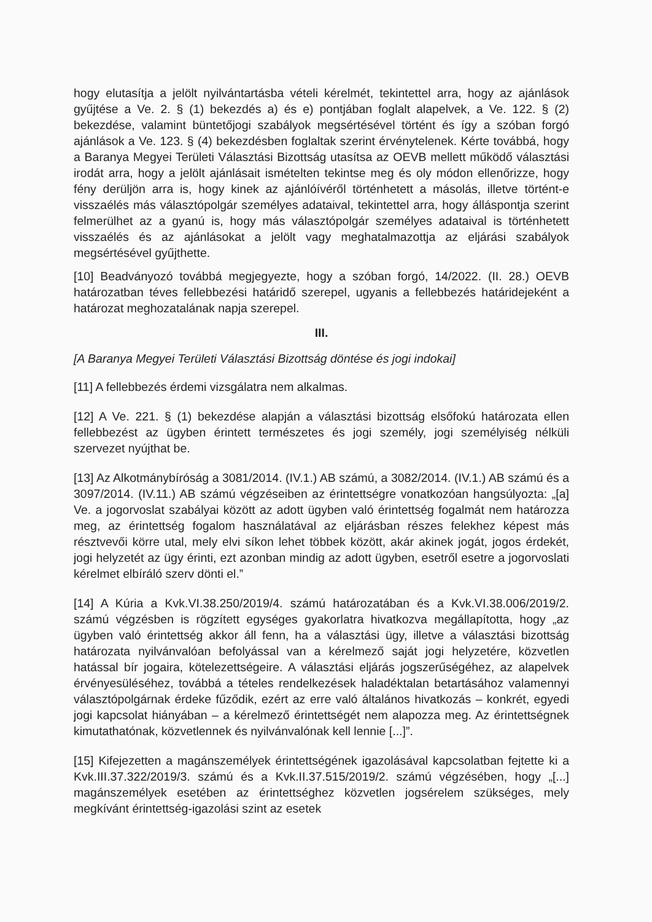hogy elutasítja a jelölt nyilvántartásba vételi kérelmét, tekintettel arra, hogy az ajánlások gyűjtése a Ve. 2. § (1) bekezdés a) és e) pontjában foglalt alapelvek, a Ve. 122. § (2) bekezdése, valamint büntetőjogi szabályok megsértésével történt és így a szóban forgó ajánlások a Ve. 123. § (4) bekezdésben foglaltak szerint érvénytelenek. Kérte továbbá, hogy a Baranya Megyei Területi Választási Bizottság utasítsa az OEVB mellett működő választási irodát arra, hogy a jelölt ajánlásait ismételten tekintse meg és oly módon ellenőrizze, hogy fény derüljön arra is, hogy kinek az ajánlóívéről történhetett a másolás, illetve történt-e visszaélés más választópolgár személyes adataival, tekintettel arra, hogy álláspontja szerint felmerülhet az a gyanú is, hogy más választópolgár személyes adataival is történhetett visszaélés és az ajánlásokat a jelölt vagy meghatalmazottja az eljárási szabályok megsértésével gyűjthette.
[10] Beadványozó továbbá megjegyezte, hogy a szóban forgó, 14/2022. (II. 28.) OEVB határozatban téves fellebbezési határidő szerepel, ugyanis a fellebbezés határidejeként a határozat meghozatalának napja szerepel.
III.
[A Baranya Megyei Területi Választási Bizottság döntése és jogi indokai]
[11] A fellebbezés érdemi vizsgálatra nem alkalmas.
[12] A Ve. 221. § (1) bekezdése alapján a választási bizottság elsőfokú határozata ellen fellebbezést az ügyben érintett természetes és jogi személy, jogi személyiség nélküli szervezet nyújthat be.
[13] Az Alkotmánybíróság a 3081/2014. (IV.1.) AB számú, a 3082/2014. (IV.1.) AB számú és a 3097/2014. (IV.11.) AB számú végzéseiben az érintettségre vonatkozóan hangsúlyozta: „[a] Ve. a jogorvoslat szabályai között az adott ügyben való érintettség fogalmát nem határozza meg, az érintettség fogalom használatával az eljárásban részes felekhez képest más résztvevői körre utal, mely elvi síkon lehet többek között, akár akinek jogát, jogos érdekét, jogi helyzetét az ügy érinti, ezt azonban mindig az adott ügyben, esetről esetre a jogorvoslati kérelmet elbíráló szerv dönti el.”
[14] A Kúria a Kvk.VI.38.250/2019/4. számú határozatában és a Kvk.VI.38.006/2019/2. számú végzésben is rögzített egységes gyakorlatra hivatkozva megállapította, hogy „az ügyben való érintettség akkor áll fenn, ha a választási ügy, illetve a választási bizottság határozata nyilvánvalóan befolyással van a kérelmező saját jogi helyzetére, közvetlen hatással bír jogaira, kötelezettségeire. A választási eljárás jogszerűségéhez, az alapelvek érvényesüléséhez, továbbá a tételes rendelkezések haladéktalan betartásához valamennyi választópolgárnak érdeke fűződik, ezért az erre való általános hivatkozás – konkrét, egyedi jogi kapcsolat hiányában – a kérelmező érintettségét nem alapozza meg. Az érintettségnek kimutathatónak, közvetlennek és nyilvánvalónak kell lennie [...]”.
[15] Kifejezetten a magánszemélyek érintettségének igazolásával kapcsolatban fejtette ki a Kvk.III.37.322/2019/3. számú és a Kvk.II.37.515/2019/2. számú végzésében, hogy „[...] magánszemélyek esetében az érintettséghez közvetlen jogsérelem szükséges, mely megkívánt érintettség-igazolási szint az esetek